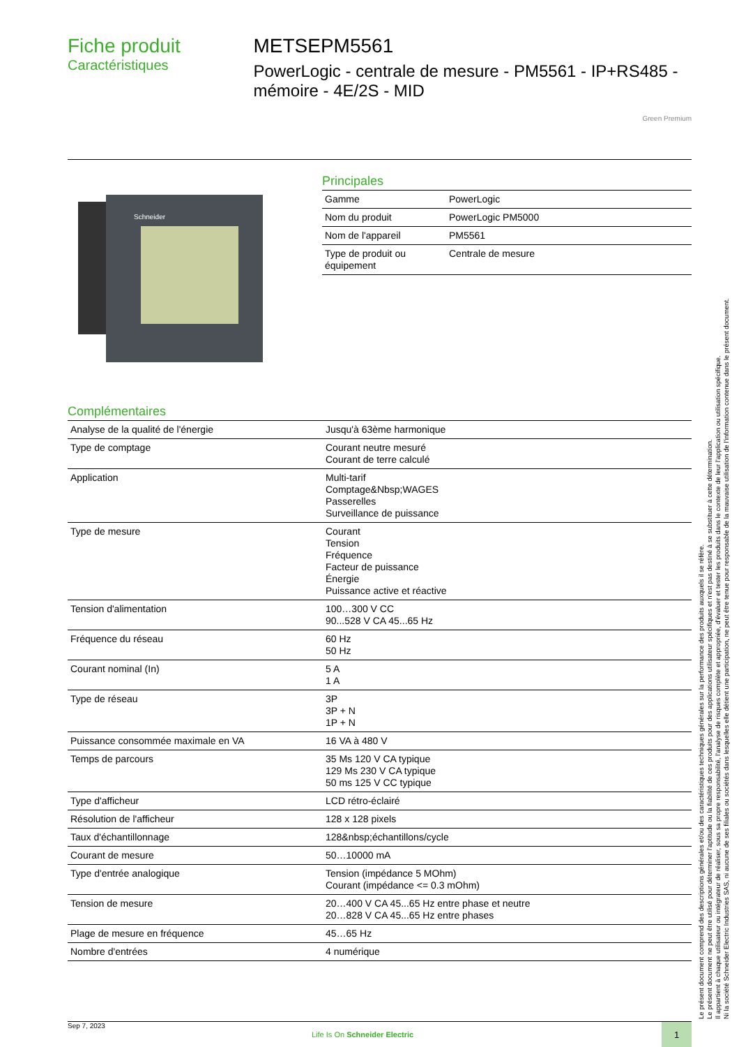Fiche produit
Caractéristiques
METSEPM5561
PowerLogic - centrale de mesure - PM5561 - IP+RS485 - mémoire - 4E/2S - MID
Green Premium
Schneider
Principales
| Gamme | PowerLogic |
| Nom du produit | PowerLogic PM5000 |
| Nom de l'appareil | PM5561 |
| Type de produit ou équipement | Centrale de mesure |
Complémentaires
| Analyse de la qualité de l'énergie | Jusqu'à 63ème harmonique |
| Type de comptage | Courant neutre mesuré Courant de terre calculé |
| Application | Multi-tarif Comptage&Nbsp;WAGES Passerelles Surveillance de puissance |
| Type de mesure | Courant Tension Fréquence Facteur de puissance Énergie Puissance active et réactive |
| Tension d'alimentation | 100…300 V CC 90...528 V CA 45...65 Hz |
| Fréquence du réseau | 60 Hz 50 Hz |
| Courant nominal (In) | 5 A 1 A |
| Type de réseau | 3P 3P + N 1P + N |
| Puissance consommée maximale en VA | 16 VA à 480 V |
| Temps de parcours | 35 Ms 120 V CA typique 129 Ms 230 V CA typique 50 ms 125 V CC typique |
| Type d'afficheur | LCD rétro-éclairé |
| Résolution de l'afficheur | 128 x 128 pixels |
| Taux d'échantillonnage | 128&nbsp;échantillons/cycle |
| Courant de mesure | 50…10000 mA |
| Type d'entrée analogique | Tension (impédance 5 MOhm) Courant (impédance <= 0.3 mOhm) |
| Tension de mesure | 20…400 V CA 45...65 Hz entre phase et neutre 20…828 V CA 45...65 Hz entre phases |
| Plage de mesure en fréquence | 45…65 Hz |
| Nombre d'entrées | 4 numérique |
Le présent document comprend des descriptions générales et/ou des caractéristiques techniques générales sur la performance des produits auxquels il se réfère.
Le présent document ne peut être utilisé pour déterminer l'aptitude ou la fiabilité de ces produits pour des applications utilisateur spécifiques et n'est pas destiné à se substituer à cette détermination.
Il appartient à chaque utilisateur ou intégrateur de réaliser, sous sa propre responsabilité, l'analyse de risques complète et appropriée, d'évaluer et tester les produits dans le contexte de leur l'application ou utilisation spécifique.
Ni la société Schneider Electric Industries SAS, ni aucune de ses filiales ou sociétés dans lesquelles elle détient une participation, ne peut être tenue pour responsable de la mauvaise utilisation de l'information contenue dans le présent document.
Sep 7, 2023
Life Is On Schneider Electric
1